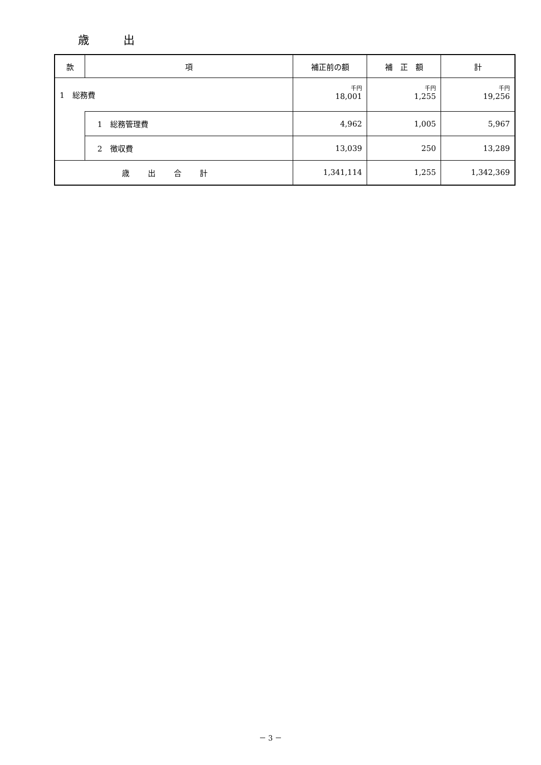歳 出
| 款 | 項 | 補正前の額 | 補 正 額 | 計 |
| --- | --- | --- | --- | --- |
| 1 総務費 | | 千円 18,001 | 千円 1,255 | 千円 19,256 |
| | 1 総務管理費 | 4,962 | 1,005 | 5,967 |
| | 2 徴収費 | 13,039 | 250 | 13,289 |
| 歳出合計 | | 1,341,114 | 1,255 | 1,342,369 |
－ 3 －